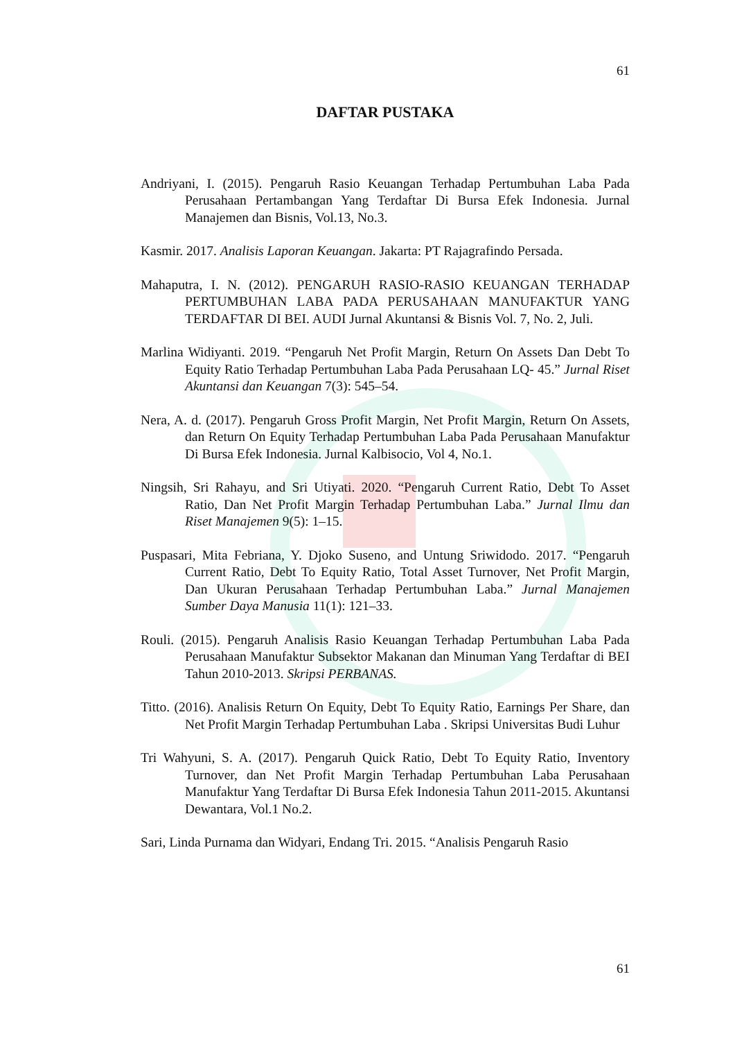61
DAFTAR PUSTAKA
Andriyani, I. (2015). Pengaruh Rasio Keuangan Terhadap Pertumbuhan Laba Pada Perusahaan Pertambangan Yang Terdaftar Di Bursa Efek Indonesia. Jurnal Manajemen dan Bisnis, Vol.13, No.3.
Kasmir. 2017. Analisis Laporan Keuangan. Jakarta: PT Rajagrafindo Persada.
Mahaputra, I. N. (2012). PENGARUH RASIO-RASIO KEUANGAN TERHADAP PERTUMBUHAN LABA PADA PERUSAHAAN MANUFAKTUR YANG TERDAFTAR DI BEI. AUDI Jurnal Akuntansi & Bisnis Vol. 7, No. 2, Juli.
Marlina Widiyanti. 2019. “Pengaruh Net Profit Margin, Return On Assets Dan Debt To Equity Ratio Terhadap Pertumbuhan Laba Pada Perusahaan LQ- 45.” Jurnal Riset Akuntansi dan Keuangan 7(3): 545–54.
Nera, A. d. (2017). Pengaruh Gross Profit Margin, Net Profit Margin, Return On Assets, dan Return On Equity Terhadap Pertumbuhan Laba Pada Perusahaan Manufaktur Di Bursa Efek Indonesia. Jurnal Kalbisocio, Vol 4, No.1.
Ningsih, Sri Rahayu, and Sri Utiyati. 2020. “Pengaruh Current Ratio, Debt To Asset Ratio, Dan Net Profit Margin Terhadap Pertumbuhan Laba.” Jurnal Ilmu dan Riset Manajemen 9(5): 1–15.
Puspasari, Mita Febriana, Y. Djoko Suseno, and Untung Sriwidodo. 2017. “Pengaruh Current Ratio, Debt To Equity Ratio, Total Asset Turnover, Net Profit Margin, Dan Ukuran Perusahaan Terhadap Pertumbuhan Laba.” Jurnal Manajemen Sumber Daya Manusia 11(1): 121–33.
Rouli. (2015). Pengaruh Analisis Rasio Keuangan Terhadap Pertumbuhan Laba Pada Perusahaan Manufaktur Subsektor Makanan dan Minuman Yang Terdaftar di BEI Tahun 2010-2013. Skripsi PERBANAS.
Titto. (2016). Analisis Return On Equity, Debt To Equity Ratio, Earnings Per Share, dan Net Profit Margin Terhadap Pertumbuhan Laba . Skripsi Universitas Budi Luhur
Tri Wahyuni, S. A. (2017). Pengaruh Quick Ratio, Debt To Equity Ratio, Inventory Turnover, dan Net Profit Margin Terhadap Pertumbuhan Laba Perusahaan Manufaktur Yang Terdaftar Di Bursa Efek Indonesia Tahun 2011-2015. Akuntansi Dewantara, Vol.1 No.2.
Sari, Linda Purnama dan Widyari, Endang Tri. 2015. “Analisis Pengaruh Rasio
61